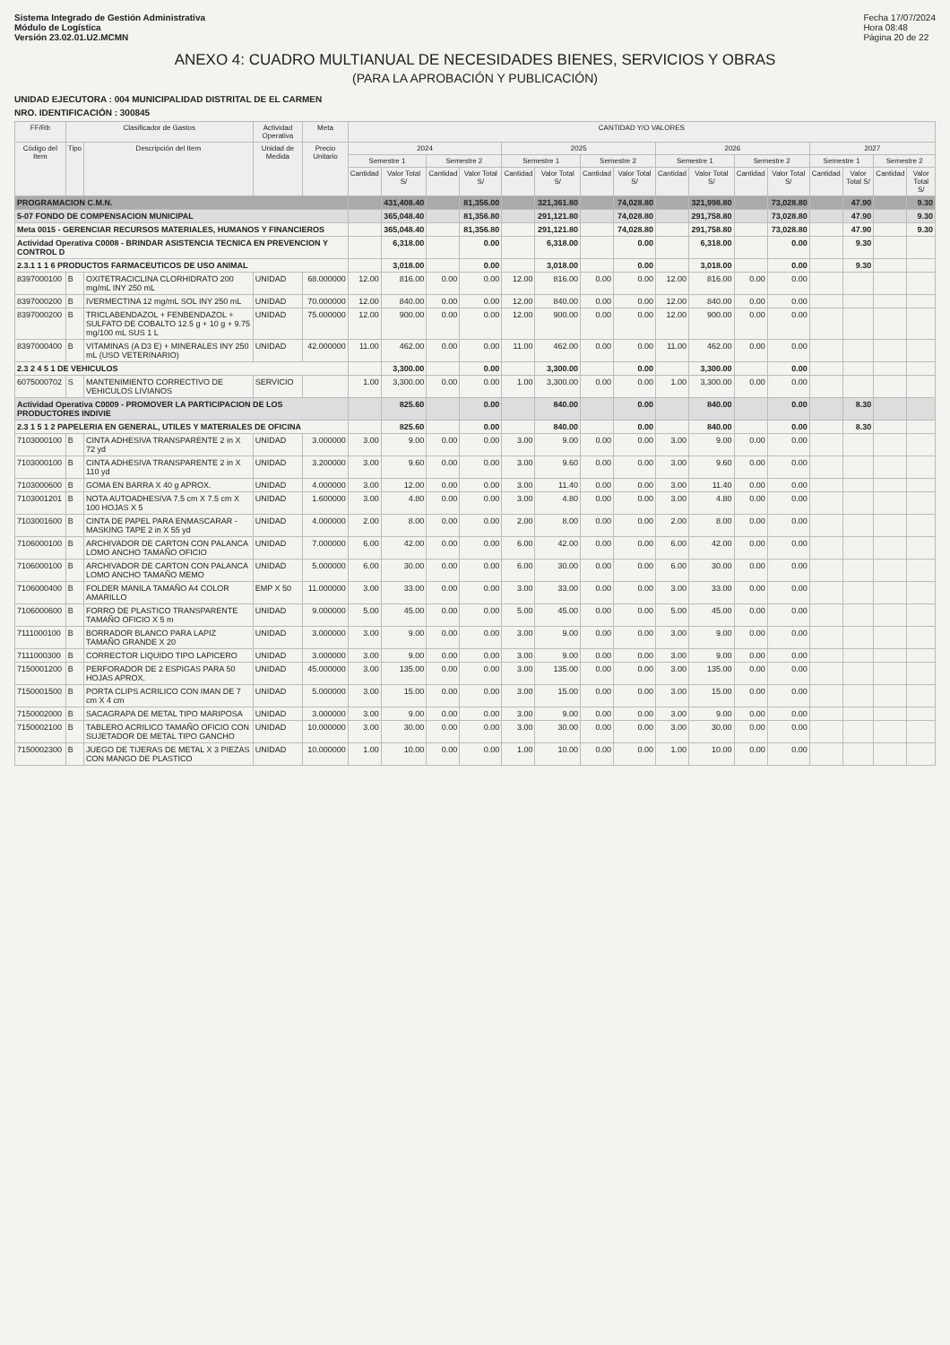Sistema Integrado de Gestión Administrativa
Módulo de Logística
Versión 23.02.01.U2.MCMN
Fecha 17/07/2024
Hora 08:48
Página 20 de 22
ANEXO 4: CUADRO MULTIANUAL DE NECESIDADES BIENES, SERVICIOS Y OBRAS
(PARA LA APROBACIÓN Y PUBLICACIÓN)
UNIDAD EJECUTORA : 004 MUNICIPALIDAD DISTRITAL DE EL CARMEN
NRO. IDENTIFICACIÓN : 300845
| FF/Rb | Clasificador de Gastos | | Actividad Operativa | Meta | CANTIDAD Y/O VALORES | | | | | | | | | | | | | | | |
| --- | --- | --- | --- | --- | --- | --- | --- | --- | --- | --- | --- | --- | --- | --- | --- | --- | --- | --- | --- | --- |
| Código del Item | Tipo | Descripción del Item | Unidad de Medida | Precio Unitario | 2024 | | | | 2025 | | | | 2026 | | | | 2027 | | | |
| | | | | | Semestre 1 | | Semestre 2 | | Semestre 1 | | Semestre 2 | | Semestre 1 | | Semestre 2 | | Semestre 1 | | Semestre 2 | |
| | | | | | Cantidad | Valor Total S/ | Cantidad | Valor Total S/ | Cantidad | Valor Total S/ | Cantidad | Valor Total S/ | Cantidad | Valor Total S/ | Cantidad | Valor Total S/ | Cantidad | Valor Total S/ | Cantidad | Valor Total S/ |
| PROGRAMACION C.M.N. | | | | | | 431,408.40 | | 81,356.00 | | 321,361.80 | | 74,028.80 | | 321,998.80 | | 73,028.80 | | 47.90 | | 9.30 |
| 5-07 FONDO DE COMPENSACION MUNICIPAL | | | | | | 365,048.40 | | 81,356.80 | | 291,121.80 | | 74,028.80 | | 291,758.80 | | 73,028.80 | | 47.90 | | 9.30 |
| Meta 0015 - GERENCIAR RECURSOS MATERIALES, HUMANOS Y FINANCIEROS | | | | | | 365,048.40 | | 81,356.80 | | 291,121.80 | | 74,028.80 | | 291,758.80 | | 73,028.80 | | 47.90 | | 9.30 |
| Actividad Operativa C0008 - BRINDAR ASISTENCIA TECNICA EN PREVENCION Y CONTROL D | | | | | | 6,318.00 | | 0.00 | | 6,318.00 | | 0.00 | | 6,318.00 | | 0.00 | | 9.30 | | |
| 2.3.1 1 1 6 PRODUCTOS FARMACEUTICOS DE USO ANIMAL | | | | | | 3,018.00 | | 0.00 | | 3,018.00 | | 0.00 | | 3,018.00 | | 0.00 | | 9.30 | | |
| 8397000100 | B | OXITETRACICLINA CLORHIDRATO 200 mg/mL INY 250 mL | UNIDAD | 68.000000 | 12.00 | 816.00 | 0.00 | 0.00 | 12.00 | 816.00 | 0.00 | 0.00 | 12.00 | 816.00 | 0.00 | 0.00 | | | | |
| 8397000200 | B | IVERMECTINA 12 mg/mL SOL INY 250 mL | UNIDAD | 70.000000 | 12.00 | 840.00 | 0.00 | 0.00 | 12.00 | 840.00 | 0.00 | 0.00 | 12.00 | 840.00 | 0.00 | 0.00 | | | | |
| 8397000200 | B | TRICLABENDAZOL + FENBENDAZOL + SULFATO DE COBALTO 12.5 g + 10 g + 9.75 mg/100 mL SUS 1 L | UNIDAD | 75.000000 | 12.00 | 900.00 | 0.00 | 0.00 | 12.00 | 900.00 | 0.00 | 0.00 | 12.00 | 900.00 | 0.00 | 0.00 | | | | |
| 8397000400 | B | VITAMINAS (A D3 E) + MINERALES INY 250 mL (USO VETERINARIO) | UNIDAD | 42.000000 | 11.00 | 462.00 | 0.00 | 0.00 | 11.00 | 462.00 | 0.00 | 0.00 | 11.00 | 462.00 | 0.00 | 0.00 | | | | |
| 2.3 2 4 5 1 DE VEHICULOS | | | | | | 3,300.00 | | 0.00 | | 3,300.00 | | 0.00 | | 3,300.00 | | 0.00 | | | | |
| 6075000702 | S | MANTENIMIENTO CORRECTIVO DE VEHICULOS LIVIANOS | SERVICIO | | 1.00 | 3,300.00 | 0.00 | 0.00 | 1.00 | 3,300.00 | 0.00 | 0.00 | 1.00 | 3,300.00 | 0.00 | 0.00 | | | | |
| Actividad Operativa C0009 - PROMOVER LA PARTICIPACION DE LOS PRODUCTORES INDIVIE | | | | | | 825.60 | | 0.00 | | 840.00 | | 0.00 | | 840.00 | | 0.00 | | 8.30 | | |
| 2.3 1 5 1 2 PAPELERIA EN GENERAL, UTILES Y MATERIALES DE OFICINA | | | | | | 825.60 | | 0.00 | | 840.00 | | 0.00 | | 840.00 | | 0.00 | | 8.30 | | |
| 7103000100 | B | CINTA ADHESIVA TRANSPARENTE 2 in X 72 yd | UNIDAD | 3.000000 | 3.00 | 9.00 | 0.00 | 0.00 | 3.00 | 9.00 | 0.00 | 0.00 | 3.00 | 9.00 | 0.00 | 0.00 | | | | |
| 7103000100 | B | CINTA ADHESIVA TRANSPARENTE 2 in X 110 yd | UNIDAD | 3.200000 | 3.00 | 9.60 | 0.00 | 0.00 | 3.00 | 9.60 | 0.00 | 0.00 | 3.00 | 9.60 | 0.00 | 0.00 | | | | |
| 7103000600 | B | GOMA EN BARRA X 40 g APROX. | UNIDAD | 4.000000 | 3.00 | 12.00 | 0.00 | 0.00 | 3.00 | 11.40 | 0.00 | 0.00 | 3.00 | 11.40 | 0.00 | 0.00 | | | | |
| 7103001201 | B | NOTA AUTOADHESIVA 7.5 cm X 7.5 cm X 100 HOJAS X 5 | UNIDAD | 1.600000 | 3.00 | 4.80 | 0.00 | 0.00 | 3.00 | 4.80 | 0.00 | 0.00 | 3.00 | 4.80 | 0.00 | 0.00 | | | | |
| 7103001600 | B | CINTA DE PAPEL PARA ENMASCARAR - MASKING TAPE 2 in X 55 yd | UNIDAD | 4.000000 | 2.00 | 8.00 | 0.00 | 0.00 | 2.00 | 8.00 | 0.00 | 0.00 | 2.00 | 8.00 | 0.00 | 0.00 | | | | |
| 7106000100 | B | ARCHIVADOR DE CARTON CON PALANCA LOMO ANCHO TAMAÑO OFICIO | UNIDAD | 7.000000 | 6.00 | 42.00 | 0.00 | 0.00 | 6.00 | 42.00 | 0.00 | 0.00 | 6.00 | 42.00 | 0.00 | 0.00 | | | | |
| 7106000100 | B | ARCHIVADOR DE CARTON CON PALANCA LOMO ANCHO TAMAÑO MEMO | UNIDAD | 5.000000 | 6.00 | 30.00 | 0.00 | 0.00 | 6.00 | 30.00 | 0.00 | 0.00 | 6.00 | 30.00 | 0.00 | 0.00 | | | | |
| 7106000400 | B | FOLDER MANILA TAMAÑO A4 COLOR AMARILLO | EMP X 50 | 11.000000 | 3.00 | 33.00 | 0.00 | 0.00 | 3.00 | 33.00 | 0.00 | 0.00 | 3.00 | 33.00 | 0.00 | 0.00 | | | | |
| 7106000600 | B | FORRO DE PLASTICO TRANSPARENTE TAMAÑO OFICIO X 5 m | UNIDAD | 9.000000 | 5.00 | 45.00 | 0.00 | 0.00 | 5.00 | 45.00 | 0.00 | 0.00 | 5.00 | 45.00 | 0.00 | 0.00 | | | | |
| 7111000100 | B | BORRADOR BLANCO PARA LAPIZ TAMAÑO GRANDE X 20 | UNIDAD | 3.000000 | 3.00 | 9.00 | 0.00 | 0.00 | 3.00 | 9.00 | 0.00 | 0.00 | 3.00 | 9.00 | 0.00 | 0.00 | | | | |
| 7111000300 | B | CORRECTOR LIQUIDO TIPO LAPICERO | UNIDAD | 3.000000 | 3.00 | 9.00 | 0.00 | 0.00 | 3.00 | 9.00 | 0.00 | 0.00 | 3.00 | 9.00 | 0.00 | 0.00 | | | | |
| 7150001200 | B | PERFORADOR DE 2 ESPIGAS PARA 50 HOJAS APROX. | UNIDAD | 45.000000 | 3.00 | 135.00 | 0.00 | 0.00 | 3.00 | 135.00 | 0.00 | 0.00 | 3.00 | 135.00 | 0.00 | 0.00 | | | | |
| 7150001500 | B | PORTA CLIPS ACRILICO CON IMAN DE 7 cm X 4 cm | UNIDAD | 5.000000 | 3.00 | 15.00 | 0.00 | 0.00 | 3.00 | 15.00 | 0.00 | 0.00 | 3.00 | 15.00 | 0.00 | 0.00 | | | | |
| 7150002000 | B | SACAGRAPA DE METAL TIPO MARIPOSA | UNIDAD | 3.000000 | 3.00 | 9.00 | 0.00 | 0.00 | 3.00 | 9.00 | 0.00 | 0.00 | 3.00 | 9.00 | 0.00 | 0.00 | | | | |
| 7150002100 | B | TABLERO ACRILICO TAMAÑO OFICIO CON SUJETADOR DE METAL TIPO GANCHO | UNIDAD | 10.000000 | 3.00 | 30.00 | 0.00 | 0.00 | 3.00 | 30.00 | 0.00 | 0.00 | 3.00 | 30.00 | 0.00 | 0.00 | | | | |
| 7150002300 | B | JUEGO DE TIJERAS DE METAL X 3 PIEZAS CON MANGO DE PLASTICO | UNIDAD | 10.000000 | 1.00 | 10.00 | 0.00 | 0.00 | 1.00 | 10.00 | 0.00 | 0.00 | 1.00 | 10.00 | 0.00 | 0.00 | | | | |